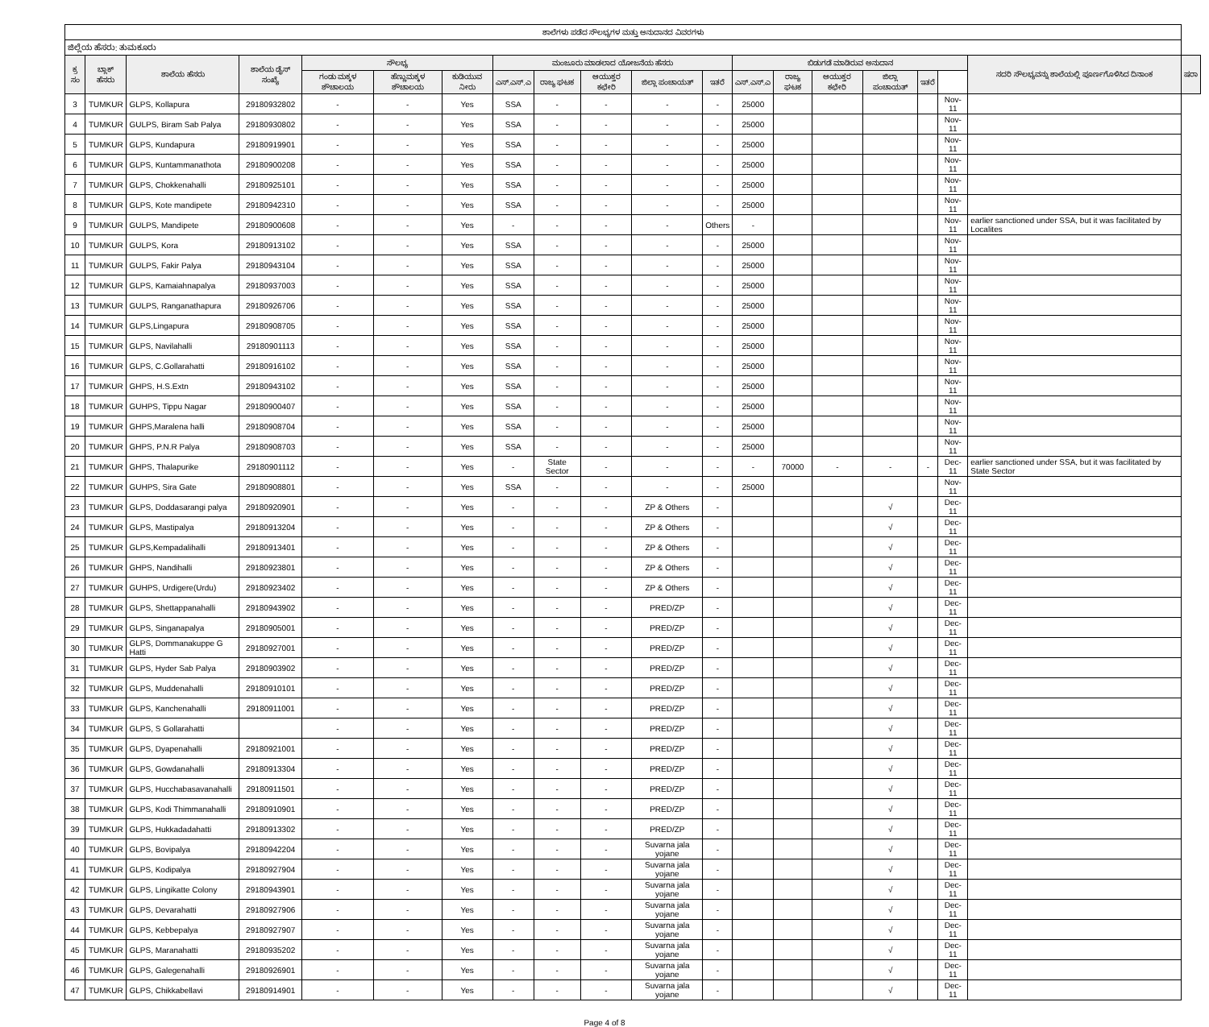| ಶಾಲೆಗಳು ಪಡೆದ ಸೌಲಭ್ಯಗಳ ಮತ್ತು ಅನುದಾನದ ವಿವರಗಳು | | | | | | | | | | | | | | | | | | | |
| --- | --- | --- | --- | --- | --- | --- | --- | --- | --- | --- | --- | --- | --- | --- | --- | --- | --- | --- | --- |
| ಜಿಲ್ಲೆಯ ಹೆಸರು: ತುಮಕೂರು | | | | | | | | | | | | | | | | | | | |
| ಕ್ರ ಸಂ | ಬ್ಲಾಕ್ ಹೆಸರು | ಶಾಲೆಯ ಹೆಸರು | ಶಾಲೆಯ ಡೈಸ್ ಸಂಖ್ಯೆ | ಸೌಲಭ್ಯ | | | ಮಂಜೂರು ಮಾಡಲಾದ ಯೋಜನೆಯ ಹೆಸರು | | | | | ಬಿಡುಗಡೆ ಮಾಡಿರುವ ಅನುದಾನ | | | | | | ಸದರಿ ಸೌಲಭ್ಯವನ್ನು ಶಾಲೆಯಲ್ಲಿ ಪೂರ್ಣಗೊಳಿಸಿದ ದಿನಾಂಕ | ಷರಾ |
| | | | | ಗಂಡು ಮಕ್ಕಳ ಶೌಚಾಲಯ | ಹೆಣ್ಣುಮಕ್ಕಳ ಶೌಚಾಲಯ | ಕುಡಿಯುವ ನೀರು | ಎಸ್.ಎಸ್.ಎ | ರಾಜ್ಯ ಘಟಕ | ಆಯುಕ್ತರ ಕಛೇರಿ | ಜಿಲ್ಲಾ ಪಂಚಾಯತ್ | ಇತರೆ | ಎಸ್.ಎಸ್.ಎ | ರಾಜ್ಯ ಘಟಕ | ಆಯುಕ್ತರ ಕಛೇರಿ | ಜಿಲ್ಲಾ ಪಂಚಾಯತ್ | ಇತರೆ | | | |
| 3 | TUMKUR | GLPS, Kollapura | 29180932802 | - | - | Yes | SSA | - | - | - | - | 25000 | | | | | Nov-11 | | |
| 4 | TUMKUR | GULPS, Biram Sab Palya | 29180930802 | - | - | Yes | SSA | - | - | - | - | 25000 | | | | | Nov-11 | | |
| 5 | TUMKUR | GLPS, Kundapura | 29180919901 | - | - | Yes | SSA | - | - | - | - | 25000 | | | | | Nov-11 | | |
| 6 | TUMKUR | GLPS, Kuntammanathota | 29180900208 | - | - | Yes | SSA | - | - | - | - | 25000 | | | | | Nov-11 | | |
| 7 | TUMKUR | GLPS, Chokkenahalli | 29180925101 | - | - | Yes | SSA | - | - | - | - | 25000 | | | | | Nov-11 | | |
| 8 | TUMKUR | GLPS, Kote mandipete | 29180942310 | - | - | Yes | SSA | - | - | - | - | 25000 | | | | | Nov-11 | | |
| 9 | TUMKUR | GULPS, Mandipete | 29180900608 | - | - | Yes | - | - | - | - | Others | - | | | | | Nov-11 | earlier sanctioned under SSA, but it was facilitated by Localites | |
| 10 | TUMKUR | GULPS, Kora | 29180913102 | - | - | Yes | SSA | - | - | - | - | 25000 | | | | | Nov-11 | | |
| 11 | TUMKUR | GULPS, Fakir Palya | 29180943104 | - | - | Yes | SSA | - | - | - | - | 25000 | | | | | Nov-11 | | |
| 12 | TUMKUR | GLPS, Kamaiahnapalya | 29180937003 | - | - | Yes | SSA | - | - | - | - | 25000 | | | | | Nov-11 | | |
| 13 | TUMKUR | GULPS, Ranganathapura | 29180926706 | - | - | Yes | SSA | - | - | - | - | 25000 | | | | | Nov-11 | | |
| 14 | TUMKUR | GLPS,Lingapura | 29180908705 | - | - | Yes | SSA | - | - | - | - | 25000 | | | | | Nov-11 | | |
| 15 | TUMKUR | GLPS, Navilahalli | 29180901113 | - | - | Yes | SSA | - | - | - | - | 25000 | | | | | Nov-11 | | |
| 16 | TUMKUR | GLPS, C.Gollarahatti | 29180916102 | - | - | Yes | SSA | - | - | - | - | 25000 | | | | | Nov-11 | | |
| 17 | TUMKUR | GHPS, H.S.Extn | 29180943102 | - | - | Yes | SSA | - | - | - | - | 25000 | | | | | Nov-11 | | |
| 18 | TUMKUR | GUHPS, Tippu Nagar | 29180900407 | - | - | Yes | SSA | - | - | - | - | 25000 | | | | | Nov-11 | | |
| 19 | TUMKUR | GHPS,Maralena halli | 29180908704 | - | - | Yes | SSA | - | - | - | - | 25000 | | | | | Nov-11 | | |
| 20 | TUMKUR | GHPS, P.N.R Palya | 29180908703 | - | - | Yes | SSA | - | - | - | - | 25000 | | | | | Nov-11 | | |
| 21 | TUMKUR | GHPS, Thalapurike | 29180901112 | - | - | Yes | - | State Sector | - | - | - | - | 70000 | - | - | - | Dec-11 | earlier sanctioned under SSA, but it was facilitated by State Sector | |
| 22 | TUMKUR | GUHPS, Sira Gate | 29180908801 | - | - | Yes | SSA | - | - | - | - | 25000 | | | | | Nov-11 | | |
| 23 | TUMKUR | GLPS, Doddasarangi palya | 29180920901 | - | - | Yes | - | - | - | ZP & Others | - | | | | √ | | Dec-11 | | |
| 24 | TUMKUR | GLPS, Mastipalya | 29180913204 | - | - | Yes | - | - | - | ZP & Others | - | | | | √ | | Dec-11 | | |
| 25 | TUMKUR | GLPS,Kempadalihalli | 29180913401 | - | - | Yes | - | - | - | ZP & Others | - | | | | √ | | Dec-11 | | |
| 26 | TUMKUR | GHPS, Nandihalli | 29180923801 | - | - | Yes | - | - | - | ZP & Others | - | | | | √ | | Dec-11 | | |
| 27 | TUMKUR | GUHPS, Urdigere(Urdu) | 29180923402 | - | - | Yes | - | - | - | ZP & Others | - | | | | √ | | Dec-11 | | |
| 28 | TUMKUR | GLPS, Shettappanahalli | 29180943902 | - | - | Yes | - | - | - | PRED/ZP | - | | | | √ | | Dec-11 | | |
| 29 | TUMKUR | GLPS, Singanapalya | 29180905001 | - | - | Yes | - | - | - | PRED/ZP | - | | | | √ | | Dec-11 | | |
| 30 | TUMKUR | GLPS, Dommanakuppe G Hatti | 29180927001 | - | - | Yes | - | - | - | PRED/ZP | - | | | | √ | | Dec-11 | | |
| 31 | TUMKUR | GLPS, Hyder Sab Palya | 29180903902 | - | - | Yes | - | - | - | PRED/ZP | - | | | | √ | | Dec-11 | | |
| 32 | TUMKUR | GLPS, Muddenahalli | 29180910101 | - | - | Yes | - | - | - | PRED/ZP | - | | | | √ | | Dec-11 | | |
| 33 | TUMKUR | GLPS, Kanchenahalli | 29180911001 | - | - | Yes | - | - | - | PRED/ZP | - | | | | √ | | Dec-11 | | |
| 34 | TUMKUR | GLPS, S Gollarahatti | | - | - | Yes | - | - | - | PRED/ZP | - | | | | √ | | Dec-11 | | |
| 35 | TUMKUR | GLPS, Dyapenahalli | 29180921001 | - | - | Yes | - | - | - | PRED/ZP | - | | | | √ | | Dec-11 | | |
| 36 | TUMKUR | GLPS, Gowdanahalli | 29180913304 | - | - | Yes | - | - | - | PRED/ZP | - | | | | √ | | Dec-11 | | |
| 37 | TUMKUR | GLPS, Hucchabasavanahalli | 29180911501 | - | - | Yes | - | - | - | PRED/ZP | - | | | | √ | | Dec-11 | | |
| 38 | TUMKUR | GLPS, Kodi Thimmanahalli | 29180910901 | - | - | Yes | - | - | - | PRED/ZP | - | | | | √ | | Dec-11 | | |
| 39 | TUMKUR | GLPS, Hukkadadahatti | 29180913302 | - | - | Yes | - | - | - | PRED/ZP | - | | | | √ | | Dec-11 | | |
| 40 | TUMKUR | GLPS, Bovipalya | 29180942204 | - | - | Yes | - | - | - | Suvarna jala yojane | - | | | | √ | | Dec-11 | | |
| 41 | TUMKUR | GLPS, Kodipalya | 29180927904 | - | - | Yes | - | - | - | Suvarna jala yojane | - | | | | √ | | Dec-11 | | |
| 42 | TUMKUR | GLPS, Lingikatte Colony | 29180943901 | - | - | Yes | - | - | - | Suvarna jala yojane | - | | | | √ | | Dec-11 | | |
| 43 | TUMKUR | GLPS, Devarahatti | 29180927906 | - | - | Yes | - | - | - | Suvarna jala yojane | - | | | | √ | | Dec-11 | | |
| 44 | TUMKUR | GLPS, Kebbepalya | 29180927907 | - | - | Yes | - | - | - | Suvarna jala yojane | - | | | | √ | | Dec-11 | | |
| 45 | TUMKUR | GLPS, Maranahatti | 29180935202 | - | - | Yes | - | - | - | Suvarna jala yojane | - | | | | √ | | Dec-11 | | |
| 46 | TUMKUR | GLPS, Galegenahalli | 29180926901 | - | - | Yes | - | - | - | Suvarna jala yojane | - | | | | √ | | Dec-11 | | |
| 47 | TUMKUR | GLPS, Chikkabellavi | 29180914901 | - | - | Yes | - | - | - | Suvarna jala yojane | - | | | | √ | | Dec-11 | | |
Page 4 of 8